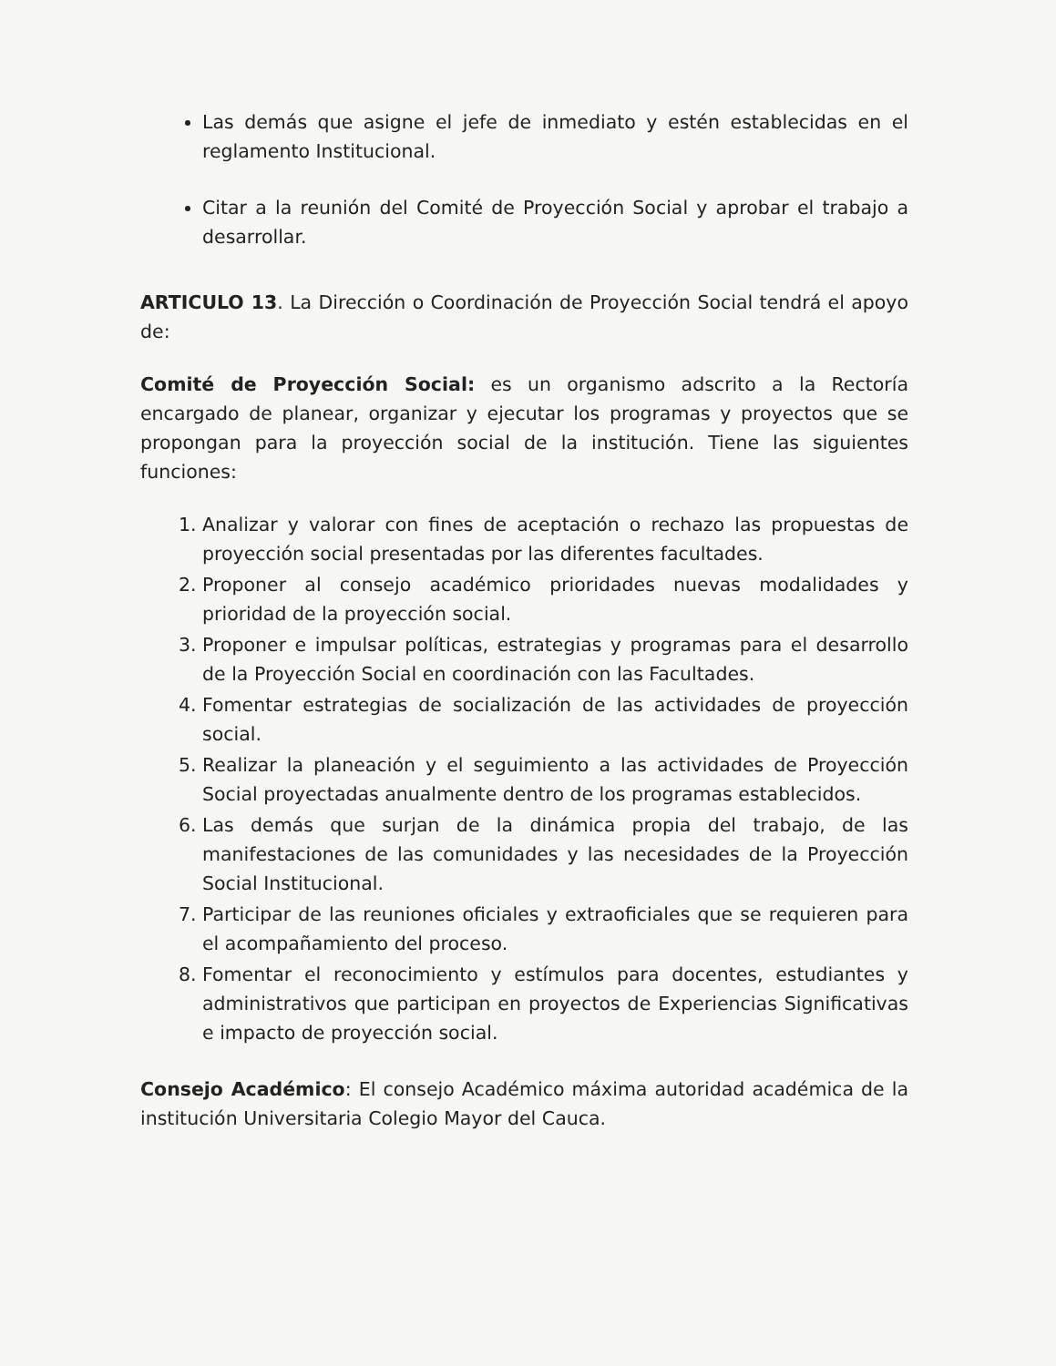Las demás que asigne el jefe de inmediato y estén establecidas en el reglamento Institucional.
Citar a la reunión del Comité de Proyección Social y aprobar el trabajo a desarrollar.
ARTICULO 13. La Dirección o Coordinación de Proyección Social tendrá el apoyo de:
Comité de Proyección Social: es un organismo adscrito a la Rectoría encargado de planear, organizar y ejecutar los programas y proyectos que se propongan para la proyección social de la institución. Tiene las siguientes funciones:
1. Analizar y valorar con fines de aceptación o rechazo las propuestas de proyección social presentadas por las diferentes facultades.
2. Proponer al consejo académico prioridades nuevas modalidades y prioridad de la proyección social.
3. Proponer e impulsar políticas, estrategias y programas para el desarrollo de la Proyección Social en coordinación con las Facultades.
4. Fomentar estrategias de socialización de las actividades de proyección social.
5. Realizar la planeación y el seguimiento a las actividades de Proyección Social proyectadas anualmente dentro de los programas establecidos.
6. Las demás que surjan de la dinámica propia del trabajo, de las manifestaciones de las comunidades y las necesidades de la Proyección Social Institucional.
7. Participar de las reuniones oficiales y extraoficiales que se requieren para el acompañamiento del proceso.
8. Fomentar el reconocimiento y estímulos para docentes, estudiantes y administrativos que participan en proyectos de Experiencias Significativas e impacto de proyección social.
Consejo Académico: El consejo Académico máxima autoridad académica de la institución Universitaria Colegio Mayor del Cauca.